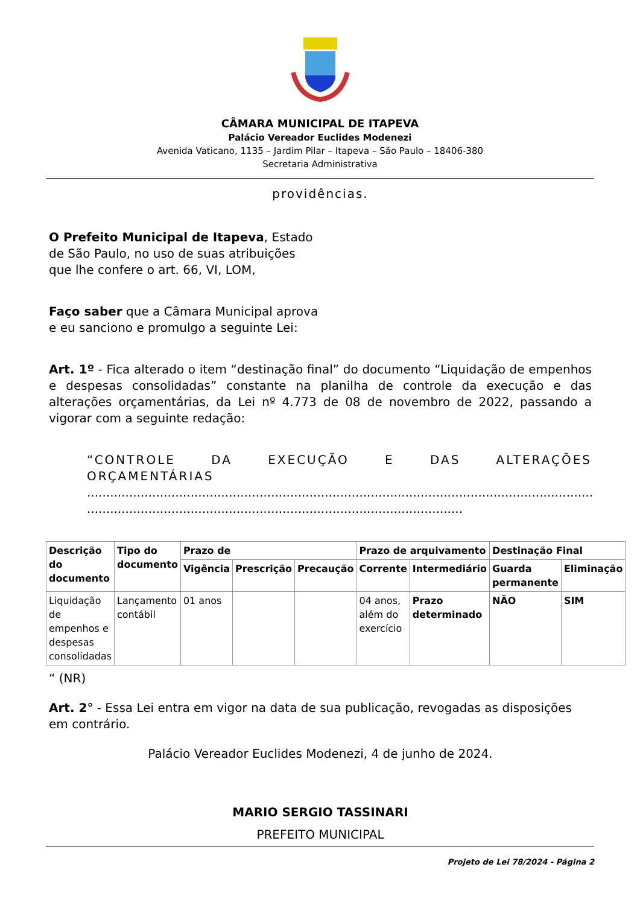CÂMARA MUNICIPAL DE ITAPEVA
Palácio Vereador Euclides Modenezi
Avenida Vaticano, 1135 – Jardim Pilar – Itapeva – São Paulo – 18406-380
Secretaria Administrativa
providências.
O Prefeito Municipal de Itapeva, Estado de São Paulo, no uso de suas atribuições que lhe confere o art. 66, VI, LOM,
Faço saber que a Câmara Municipal aprova e eu sanciono e promulgo a seguinte Lei:
Art. 1º - Fica alterado o item “destinação final” do documento “Liquidação de empenhos e despesas consolidadas” constante na planilha de controle da execução e das alterações orçamentárias, da Lei nº 4.773 de 08 de novembro de 2022, passando a vigorar com a seguinte redação:
“CONTROLE DA EXECUÇÃO E DAS ALTERAÇÕES ORÇAMENTÁRIAS
.......................................................................................................................................
..................................................................................................
| Descrição do documento | Tipo do documento | Prazo de | | | Prazo de arquivamento | | Destinação Final | |
| --- | --- | --- | --- | --- | --- | --- | --- | --- |
| | | Vigência | Prescrição | Precaução | Corrente | Intermediário | Guarda permanente | Eliminação |
| Liquidação de empenhos e despesas consolidadas | Lançamento contábil | 01 anos | | | 04 anos, além do exercício | Prazo determinado | NÃO | SIM |
“ (NR)
Art. 2° - Essa Lei entra em vigor na data de sua publicação, revogadas as disposições em contrário.
Palácio Vereador Euclides Modenezi, 4 de junho de 2024.
MARIO SERGIO TASSINARI
PREFEITO MUNICIPAL
Projeto de Lei 78/2024 - Página 2